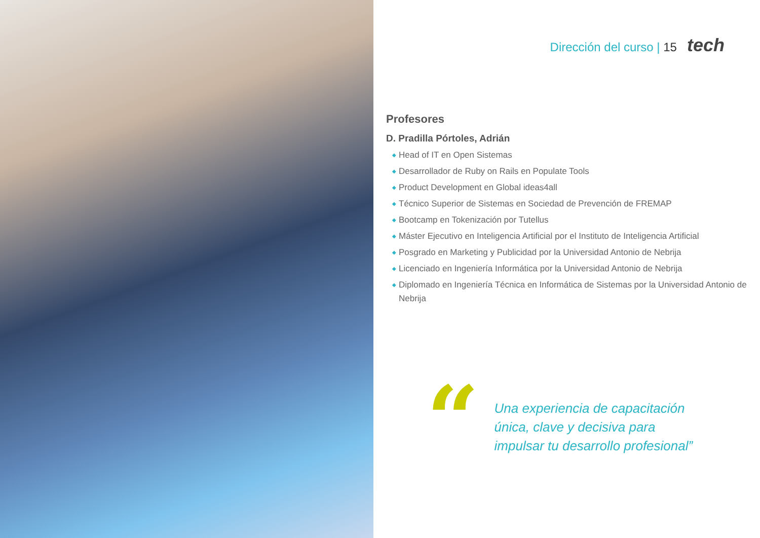Dirección del curso | 15 tech
Profesores
D. Pradilla Pórtoles, Adrián
◆ Head of IT en Open Sistemas
◆ Desarrollador de Ruby on Rails en Populate Tools
◆ Product Development en Global ideas4all
◆ Técnico Superior de Sistemas en Sociedad de Prevención de FREMAP
◆ Bootcamp en Tokenización por Tutellus
◆ Máster Ejecutivo en Inteligencia Artificial por el Instituto de Inteligencia Artificial
◆ Posgrado en Marketing y Publicidad por la Universidad Antonio de Nebrija
◆ Licenciado en Ingeniería Informática por la Universidad Antonio de Nebrija
◆ Diplomado en Ingeniería Técnica en Informática de Sistemas por la Universidad Antonio de Nebrija
“
Una experiencia de capacitación única, clave y decisiva para impulsar tu desarrollo profesional”